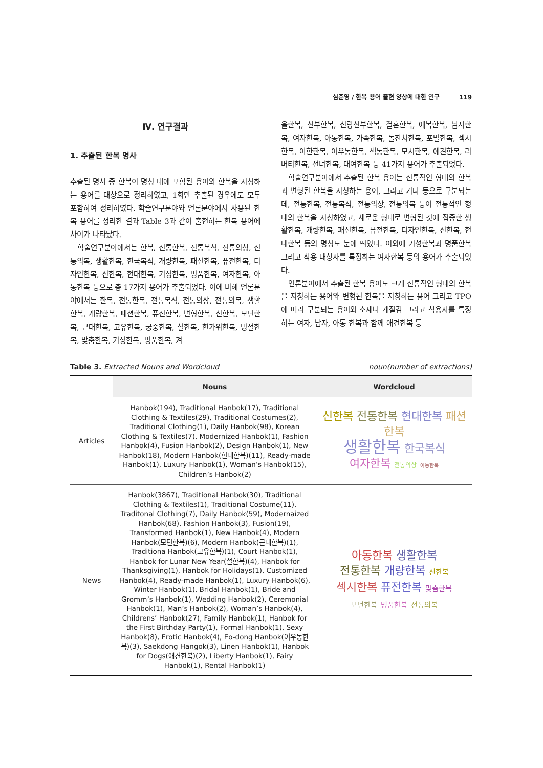심준영 / 한복 용어 출현 양상에 대한 연구 119
Ⅳ. 연구결과
1. 추출된 한복 명사
추출된 명사 중 한복이 명칭 내에 포함된 용어와 한복을 지칭하는 용어를 대상으로 정리하였고, 1회만 추출된 경우에도 모두 포함하여 정리하였다. 학술연구분야와 언론분야에서 사용된 한복 용어를 정리한 결과 Table 3과 같이 출현하는 한복 용어에 차이가 나타났다.
학술연구분야에서는 한복, 전통한복, 전통복식, 전통의상, 전통의복, 생활한복, 한국복식, 개량한복, 패션한복, 퓨전한복, 디자인한복, 신한복, 현대한복, 기성한복, 명품한복, 여자한복, 아동한복 등으로 총 17가지 용어가 추출되었다. 이에 비해 언론분야에서는 한복, 전통한복, 전통복식, 전통의상, 전통의복, 생활한복, 개량한복, 패션한복, 퓨전한복, 변형한복, 신한복, 모던한복, 근대한복, 고유한복, 궁중한복, 설한복, 한가위한복, 명절한복, 맞춤한복, 기성한복, 명품한복, 겨
울한복, 신부한복, 신랑신부한복, 결혼한복, 예복한복, 남자한복, 여자한복, 아동한복, 가족한복, 돌잔치한복, 포멀한복, 섹시한복, 야한한복, 어우동한복, 색동한복, 모시한복, 애견한복, 리버티한복, 선녀한복, 대여한복 등 41가지 용어가 추출되었다.
학술연구분야에서 추출된 한복 용어는 전통적인 형태의 한복과 변형된 한복을 지칭하는 용어, 그리고 기타 등으로 구분되는데, 전통한복, 전통복식, 전통의상, 전통의복 등이 전통적인 형태의 한복을 지칭하였고, 새로운 형태로 변형된 것에 집중한 생활한복, 개량한복, 패션한복, 퓨전한복, 디자인한복, 신한복, 현대한복 등의 명칭도 눈에 띄었다. 이외에 기성한복과 명품한복 그리고 착용 대상자를 특정하는 여자한복 등의 용어가 추출되었다.
언론분야에서 추출된 한복 용어도 크게 전통적인 형태의 한복을 지칭하는 용어와 변형된 한복을 지칭하는 용어 그리고 TPO에 따라 구분되는 용어와 소재나 계절감 그리고 착용자를 특정하는 여자, 남자, 아동 한복과 함께 애견한복 등
Table 3. Extracted Nouns and Wordcloud noun(number of extractions)
| | Nouns | Wordcloud |
| --- | --- | --- |
| Articles | Hanbok(194), Traditional Hanbok(17), Traditional Clothing & Textiles(29), Traditional Costumes(2), Traditional Clothing(1), Daily Hanbok(98), Korean Clothing & Textiles(7), Modernized Hanbok(1), Fashion Hanbok(4), Fusion Hanbok(2), Design Hanbok(1), New Hanbok(18), Modern Hanbok(현대한복)(11), Ready-made Hanbok(1), Luxury Hanbok(1), Woman’s Hanbok(15), Children’s Hanbok(2) | 신한복 전통한복 현대한복 패션한복 생활한복 한국복식 여자한복 전통의상 아동한복 |
| News | Hanbok(3867), Traditional Hanbok(30), Traditional Clothing & Textiles(1), Traditional Costume(11), Traditonal Clothing(7), Daily Hanbok(59), Modernaized Hanbok(68), Fashion Hanbok(3), Fusion(19), Transformed Hanbok(1), New Hanbok(4), Modern Hanbok(모던한복)(6), Modern Hanbok(근대한복)(1), Traditiona Hanbok(고유한복)(1), Court Hanbok(1), Hanbok for Lunar New Year(설한복)(4), Hanbok for Thanksgiving(1), Hanbok for Holidays(1), Customized Hanbok(4), Ready-made Hanbok(1), Luxury Hanbok(6), Winter Hanbok(1), Bridal Hanbok(1), Bride and Gromm’s Hanbok(1), Wedding Hanbok(2), Ceremonial Hanbok(1), Man’s Hanbok(2), Woman’s Hanbok(4), Childrens’ Hanbok(27), Family Hanbok(1), Hanbok for the First Birthday Party(1), Formal Hanbok(1), Sexy Hanbok(8), Erotic Hanbok(4), Eo-dong Hanbok(어우동한복)(3), Saekdong Hangok(3), Linen Hanbok(1), Hanbok for Dogs(애견한복)(2), Liberty Hanbok(1), Fairy Hanbok(1), Rental Hanbok(1) | 아동한복 생활한복 전통한복 개량한복 신한복 섹시한복 퓨전한복 맞춤한복 모던한복 명품한복 전통의복 |